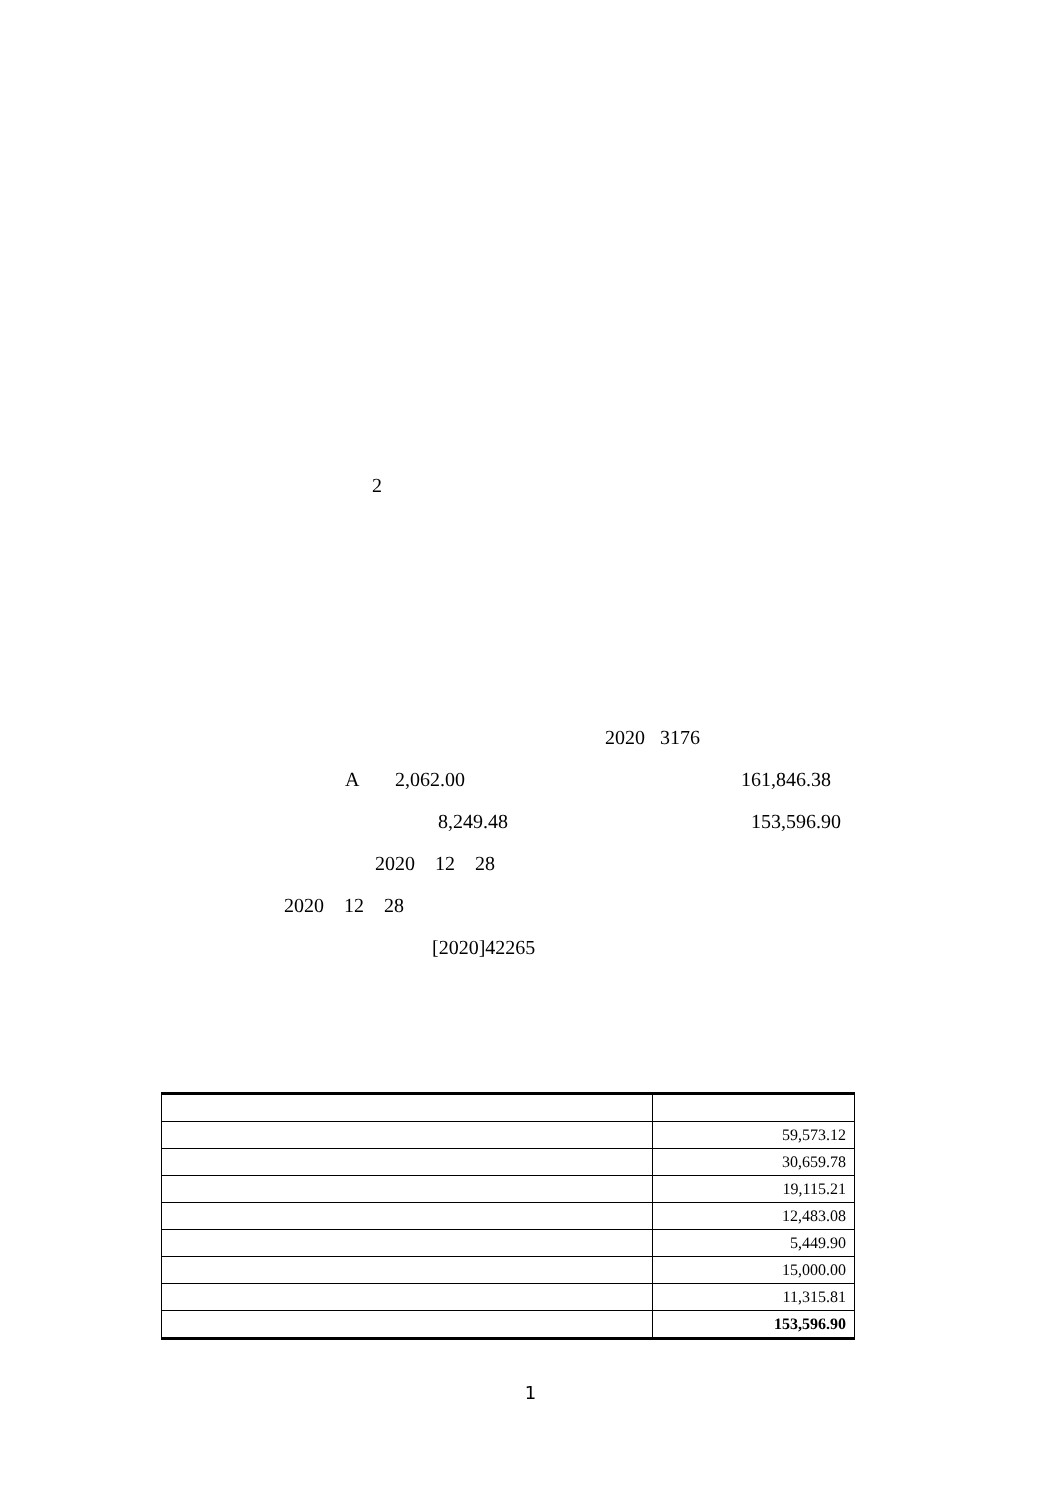2
2020 3176
A 2,062.00 161,846.38
8,249.48 153,596.90
2020 12 28
2020 12 28
[2020]42265
| | 59,573.12 |
| | 30,659.78 |
| | 19,115.21 |
| | 12,483.08 |
| | 5,449.90 |
| | 15,000.00 |
| | 11,315.81 |
| | 153,596.90 |
1